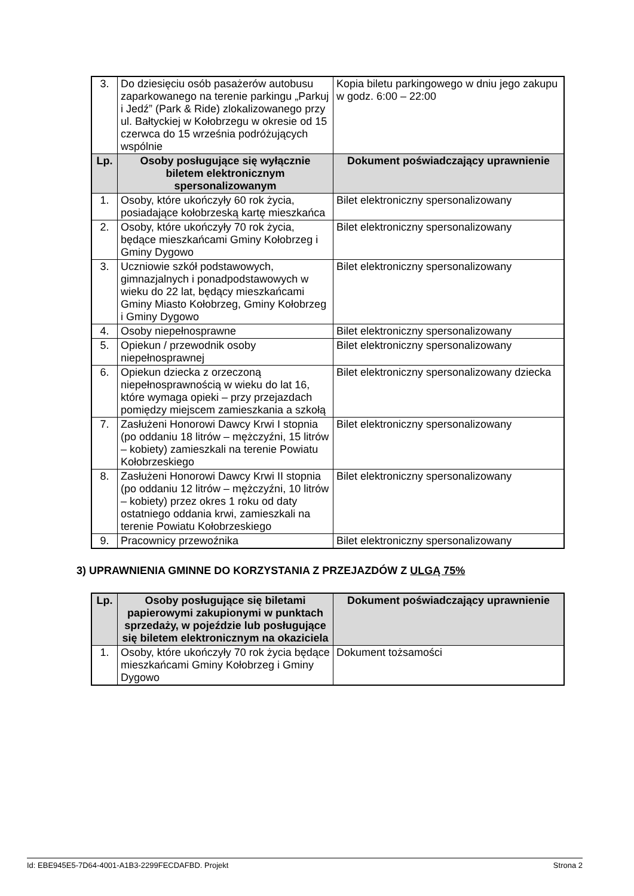| 3. | Do dziesięciu osób pasażerów autobusu zaparkowanego na terenie parkingu „Parkuj i Jedź” (Park & Ride) zlokalizowanego przy ul. Bałtyckiej w Kołobrzegu w okresie od 15 czerwca do 15 września podróżujących wspólnie | Kopia biletu parkingowego w dniu jego zakupu w godz. 6:00 – 22:00 |
| Lp. | Osoby posługujące się wyłącznie biletem elektronicznym spersonalizowanym | Dokument poświadczający uprawnienie |
| 1. | Osoby, które ukończyły 60 rok życia, posiadające kołobrzeską kartę mieszkańca | Bilet elektroniczny spersonalizowany |
| 2. | Osoby, które ukończyły 70 rok życia, będące mieszkańcami Gminy Kołobrzeg i Gminy Dygowo | Bilet elektroniczny spersonalizowany |
| 3. | Uczniowie szkół podstawowych, gimnazjalnych i ponadpodstawowych w wieku do 22 lat, będący mieszkańcami Gminy Miasto Kołobrzeg, Gminy Kołobrzeg i Gminy Dygowo | Bilet elektroniczny spersonalizowany |
| 4. | Osoby niepełnosprawne | Bilet elektroniczny spersonalizowany |
| 5. | Opiekun / przewodnik osoby niepełnosprawnej | Bilet elektroniczny spersonalizowany |
| 6. | Opiekun dziecka z orzeczoną niepełnosprawnością w wieku do lat 16, które wymaga opieki – przy przejazdach pomiędzy miejscem zamieszkania a szkołą | Bilet elektroniczny spersonalizowany dziecka |
| 7. | Zasłużeni Honorowi Dawcy Krwi I stopnia (po oddaniu 18 litrów – mężczyźni, 15 litrów – kobiety) zamieszkali na terenie Powiatu Kołobrzeskiego | Bilet elektroniczny spersonalizowany |
| 8. | Zasłużeni Honorowi Dawcy Krwi II stopnia (po oddaniu 12 litrów – mężczyźni, 10 litrów – kobiety) przez okres 1 roku od daty ostatniego oddania krwi, zamieszkali na terenie Powiatu Kołobrzeskiego | Bilet elektroniczny spersonalizowany |
| 9. | Pracownicy przewoźnika | Bilet elektroniczny spersonalizowany |
3) UPRAWNIENIA GMINNE DO KORZYSTANIA Z PRZEJAZDÓW Z ULGĄ 75%
| Lp. | Osoby posługujące się biletami papierowymi zakupionymi w punktach sprzedaży, w pojeździe lub posługujące się biletem elektronicznym na okaziciela | Dokument poświadczający uprawnienie |
| --- | --- | --- |
| 1. | Osoby, które ukończyły 70 rok życia będące mieszkańcami Gminy Kołobrzeg i Gminy Dygowo | Dokument tożsamości |
Id: EBE945E5-7D64-4001-A1B3-2299FECDAFBD. Projekt Strona 2